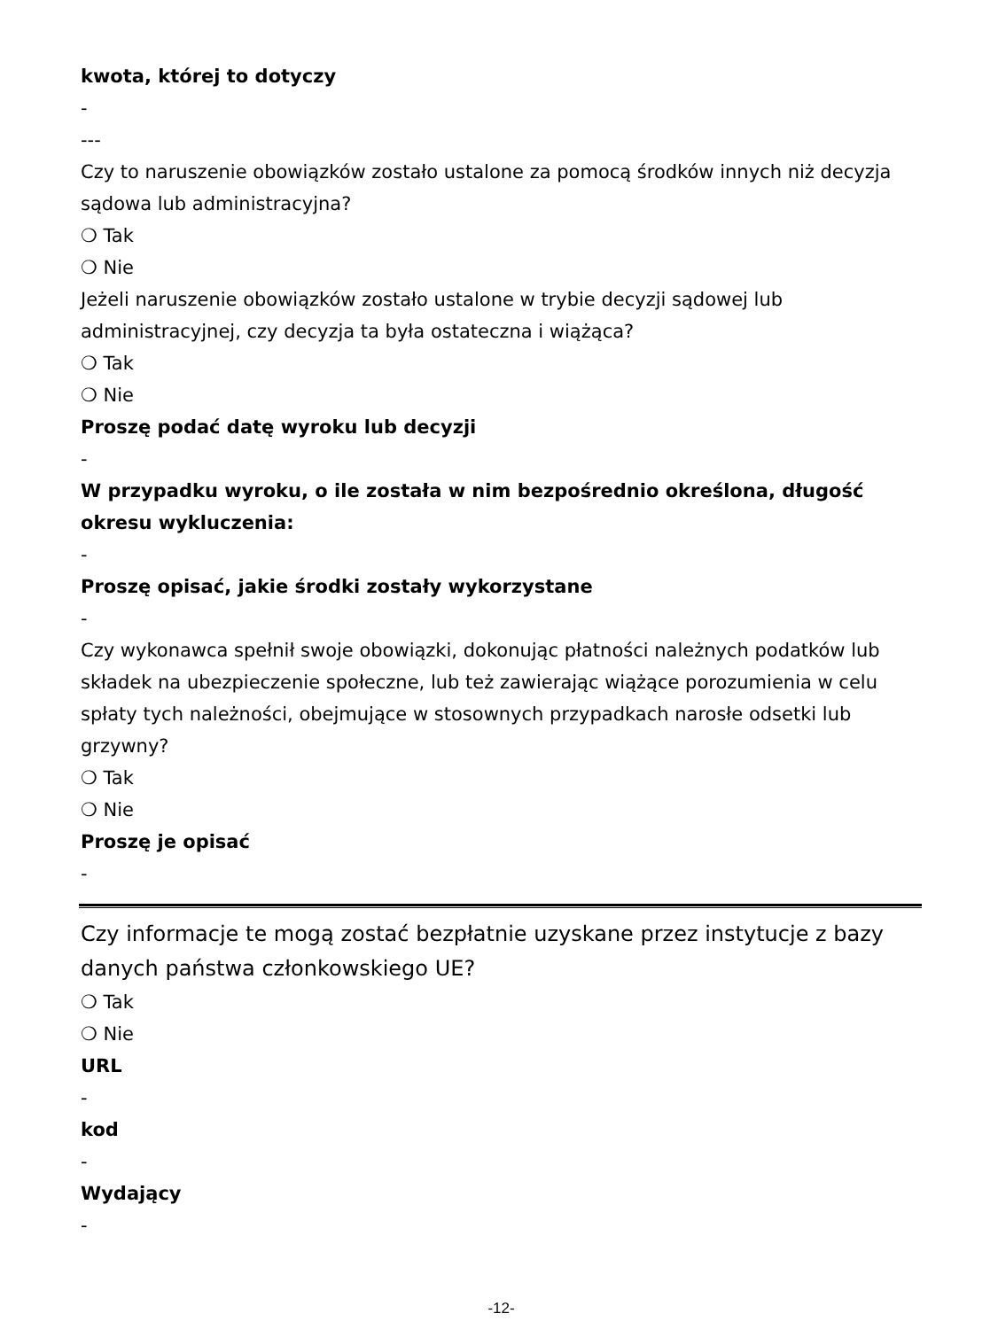kwota, której to dotyczy
-
---
Czy to naruszenie obowiązków zostało ustalone za pomocą środków innych niż decyzja sądowa lub administracyjna?
❍ Tak
❍ Nie
Jeżeli naruszenie obowiązków zostało ustalone w trybie decyzji sądowej lub administracyjnej, czy decyzja ta była ostateczna i wiążąca?
❍ Tak
❍ Nie
Proszę podać datę wyroku lub decyzji
-
W przypadku wyroku, o ile została w nim bezpośrednio określona, długość okresu wykluczenia:
-
Proszę opisać, jakie środki zostały wykorzystane
-
Czy wykonawca spełnił swoje obowiązki, dokonując płatności należnych podatków lub składek na ubezpieczenie społeczne, lub też zawierając wiążące porozumienia w celu spłaty tych należności, obejmujące w stosownych przypadkach narosłe odsetki lub grzywny?
❍ Tak
❍ Nie
Proszę je opisać
-
Czy informacje te mogą zostać bezpłatnie uzyskane przez instytucje z bazy danych państwa członkowskiego UE?
❍ Tak
❍ Nie
URL
-
kod
-
Wydający
-
-12-